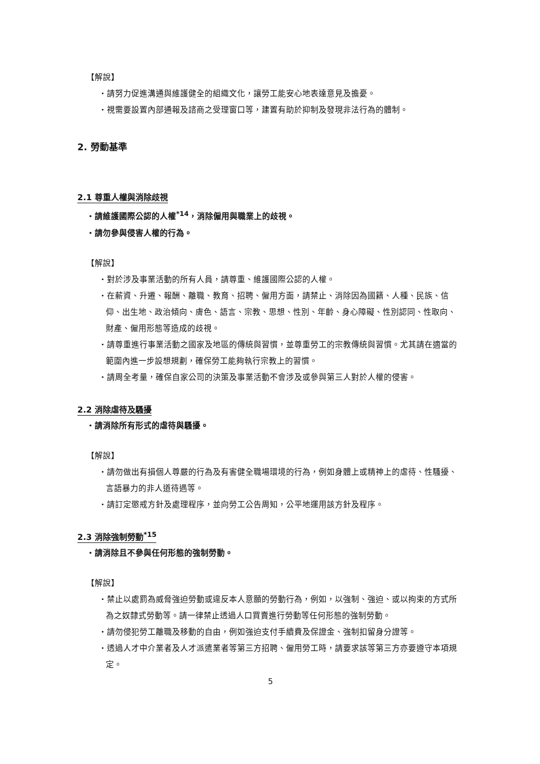【解說】
・請努力促進溝通與維護健全的組織文化，讓勞工能安心地表達意見及擔憂。
・視需要設置內部通報及諮商之受理窗口等，建置有助於抑制及發現非法行為的體制。
2. 勞動基準
2.1 尊重人權與消除歧視
・請維護國際公認的人權<sup>*14</sup>，消除僱用與職業上的歧視。
・請勿參與侵害人權的行為。
【解說】
・對於涉及事業活動的所有人員，請尊重、維護國際公認的人權。
・在薪資、升遷、報酬、離職、教育、招聘、僱用方面，請禁止、消除因為國籍、人種、民族、信仰、出生地、政治傾向、膚色、語言、宗教、思想、性別、年齡、身心障礙、性別認同、性取向、財產、僱用形態等造成的歧視。
・請尊重進行事業活動之國家及地區的傳統與習慣，並尊重勞工的宗教傳統與習慣。尤其請在適當的範圍內進一步設想規劃，確保勞工能夠執行宗教上的習慣。
・請周全考量，確保自家公司的決策及事業活動不會涉及或參與第三人對於人權的侵害。
2.2 消除虐待及騷擾
・請消除所有形式的虐待與騷擾。
【解說】
・請勿做出有損個人尊嚴的行為及有害健全職場環境的行為，例如身體上或精神上的虐待、性騷擾、言語暴力的非人道待遇等。
・請訂定懲戒方針及處理程序，並向勞工公告周知，公平地運用該方針及程序。
2.3 消除強制勞動<sup>*15</sup>
・請消除且不參與任何形態的強制勞動。
【解說】
・禁止以處罰為威脅強迫勞動或違反本人意願的勞動行為，例如，以強制、強迫、或以拘束的方式所為之奴隸式勞動等。請一律禁止透過人口買賣進行勞動等任何形態的強制勞動。
・請勿侵犯勞工離職及移動的自由，例如強迫支付手續費及保證金、強制扣留身分證等。
・透過人才中介業者及人才派遣業者等第三方招聘、僱用勞工時，請要求該等第三方亦要遵守本項規定。
5